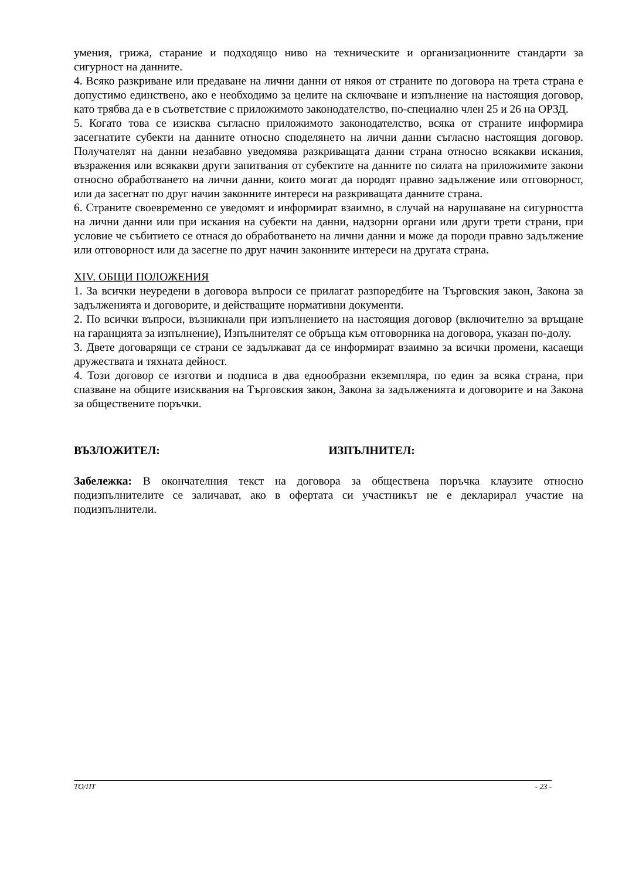умения, грижа, старание и подходящо ниво на техническите и организационните стандарти за сигурност на данните.
4. Всяко разкриване или предаване на лични данни от някоя от страните по договора на трета страна е допустимо единствено, ако е необходимо за целите на сключване и изпълнение на настоящия договор, като трябва да е в съответствие с приложимото законодателство, по-специално член 25 и 26 на ОРЗД.
5. Когато това се изисква съгласно приложимото законодателство, всяка от страните информира засегнатите субекти на данните относно споделянето на лични данни съгласно настоящия договор. Получателят на данни незабавно уведомява разкриващата данни страна относно всякакви искания, възражения или всякакви други запитвания от субектите на данните по силата на приложимите закони относно обработването на лични данни, които могат да породят правно задължение или отговорност, или да засегнат по друг начин законните интереси на разкриващата данните страна.
6. Страните своевременно се уведомят и информират взаимно, в случай на нарушаване на сигурността на лични данни или при искания на субекти на данни, надзорни органи или други трети страни, при условие че събитието се отнася до обработването на лични данни и може да породи правно задължение или отговорност или да засегне по друг начин законните интереси на другата страна.
XIV. ОБЩИ ПОЛОЖЕНИЯ
1. За всички неуредени в договора въпроси се прилагат разпоредбите на Търговския закон, Закона за задълженията и договорите, и действащите нормативни документи.
2. По всички въпроси, възникнали при изпълнението на настоящия договор (включително за връщане на гаранцията за изпълнение), Изпълнителят се обръща към отговорника на договора, указан по-долу.
3. Двете договарящи се страни се задължават да се информират взаимно за всички промени, касаещи дружествата и тяхната дейност.
4. Този договор се изготви и подписа в два еднообразни екземпляра, по един за всяка страна, при спазване на общите изисквания на Търговския закон, Закона за задълженията и договорите и на Закона за обществените поръчки.
ВЪЗЛОЖИТЕЛ: ИЗПЪЛНИТЕЛ:
Забележка: В окончателния текст на договора за обществена поръчка клаузите относно подизпълнителите се заличават, ако в офертата си участникът не е декларирал участие на подизпълнители.
ТО/ПТ - 23 -